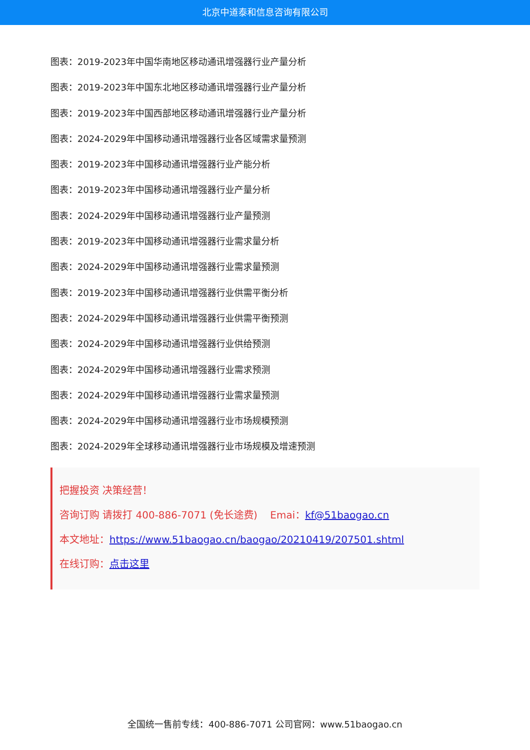北京中道泰和信息咨询有限公司
图表：2019-2023年中国华南地区移动通讯增强器行业产量分析
图表：2019-2023年中国东北地区移动通讯增强器行业产量分析
图表：2019-2023年中国西部地区移动通讯增强器行业产量分析
图表：2024-2029年中国移动通讯增强器行业各区域需求量预测
图表：2019-2023年中国移动通讯增强器行业产能分析
图表：2019-2023年中国移动通讯增强器行业产量分析
图表：2024-2029年中国移动通讯增强器行业产量预测
图表：2019-2023年中国移动通讯增强器行业需求量分析
图表：2024-2029年中国移动通讯增强器行业需求量预测
图表：2019-2023年中国移动通讯增强器行业供需平衡分析
图表：2024-2029年中国移动通讯增强器行业供需平衡预测
图表：2024-2029年中国移动通讯增强器行业供给预测
图表：2024-2029年中国移动通讯增强器行业需求预测
图表：2024-2029年中国移动通讯增强器行业需求量预测
图表：2024-2029年中国移动通讯增强器行业市场规模预测
图表：2024-2029年全球移动通讯增强器行业市场规模及增速预测
把握投资 决策经营！
咨询订购 请拨打 400-886-7071 (免长途费) Emai：kf@51baogao.cn
本文地址：https://www.51baogao.cn/baogao/20210419/207501.shtml
在线订购：点击这里
全国统一售前专线：400-886-7071 公司官网：www.51baogao.cn